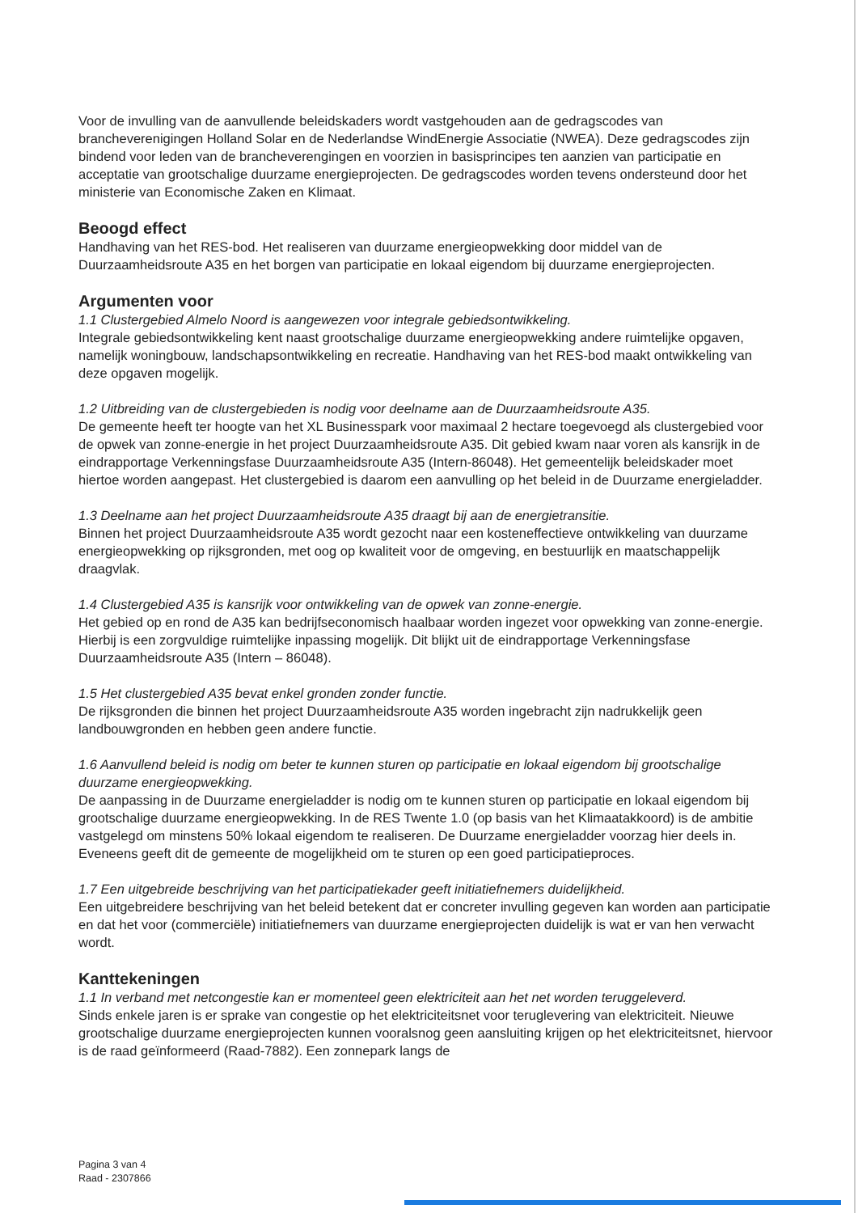Voor de invulling van de aanvullende beleidskaders wordt vastgehouden aan de gedragscodes van brancheverenigingen Holland Solar en de Nederlandse WindEnergie Associatie (NWEA). Deze gedragscodes zijn bindend voor leden van de brancheverengingen en voorzien in basisprincipes ten aanzien van participatie en acceptatie van grootschalige duurzame energieprojecten. De gedragscodes worden tevens ondersteund door het ministerie van Economische Zaken en Klimaat.
Beoogd effect
Handhaving van het RES-bod. Het realiseren van duurzame energieopwekking door middel van de Duurzaamheidsroute A35 en het borgen van participatie en lokaal eigendom bij duurzame energieprojecten.
Argumenten voor
1.1 Clustergebied Almelo Noord is aangewezen voor integrale gebiedsontwikkeling.
Integrale gebiedsontwikkeling kent naast grootschalige duurzame energieopwekking andere ruimtelijke opgaven, namelijk woningbouw, landschapsontwikkeling en recreatie. Handhaving van het RES-bod maakt ontwikkeling van deze opgaven mogelijk.
1.2 Uitbreiding van de clustergebieden is nodig voor deelname aan de Duurzaamheidsroute A35.
De gemeente heeft ter hoogte van het XL Businesspark voor maximaal 2 hectare toegevoegd als clustergebied voor de opwek van zonne-energie in het project Duurzaamheidsroute A35. Dit gebied kwam naar voren als kansrijk in de eindrapportage Verkenningsfase Duurzaamheidsroute A35 (Intern-86048). Het gemeentelijk beleidskader moet hiertoe worden aangepast. Het clustergebied is daarom een aanvulling op het beleid in de Duurzame energieladder.
1.3 Deelname aan het project Duurzaamheidsroute A35 draagt bij aan de energietransitie.
Binnen het project Duurzaamheidsroute A35 wordt gezocht naar een kosteneffectieve ontwikkeling van duurzame energieopwekking op rijksgronden, met oog op kwaliteit voor de omgeving, en bestuurlijk en maatschappelijk draagvlak.
1.4 Clustergebied A35 is kansrijk voor ontwikkeling van de opwek van zonne-energie.
Het gebied op en rond de A35 kan bedrijfseconomisch haalbaar worden ingezet voor opwekking van zonne-energie. Hierbij is een zorgvuldige ruimtelijke inpassing mogelijk. Dit blijkt uit de eindrapportage Verkenningsfase Duurzaamheidsroute A35 (Intern – 86048).
1.5 Het clustergebied A35 bevat enkel gronden zonder functie.
De rijksgronden die binnen het project Duurzaamheidsroute A35 worden ingebracht zijn nadrukkelijk geen landbouwgronden en hebben geen andere functie.
1.6 Aanvullend beleid is nodig om beter te kunnen sturen op participatie en lokaal eigendom bij grootschalige duurzame energieopwekking.
De aanpassing in de Duurzame energieladder is nodig om te kunnen sturen op participatie en lokaal eigendom bij grootschalige duurzame energieopwekking. In de RES Twente 1.0 (op basis van het Klimaatakkoord) is de ambitie vastgelegd om minstens 50% lokaal eigendom te realiseren. De Duurzame energieladder voorzag hier deels in. Eveneens geeft dit de gemeente de mogelijkheid om te sturen op een goed participatieproces.
1.7 Een uitgebreide beschrijving van het participatiekader geeft initiatiefnemers duidelijkheid.
Een uitgebreidere beschrijving van het beleid betekent dat er concreter invulling gegeven kan worden aan participatie en dat het voor (commerciële) initiatiefnemers van duurzame energieprojecten duidelijk is wat er van hen verwacht wordt.
Kanttekeningen
1.1 In verband met netcongestie kan er momenteel geen elektriciteit aan het net worden teruggeleverd.
Sinds enkele jaren is er sprake van congestie op het elektriciteitsnet voor teruglevering van elektriciteit. Nieuwe grootschalige duurzame energieprojecten kunnen vooralsnog geen aansluiting krijgen op het elektriciteitsnet, hiervoor is de raad geïnformeerd (Raad-7882). Een zonnepark langs de
Pagina 3 van 4
Raad - 2307866